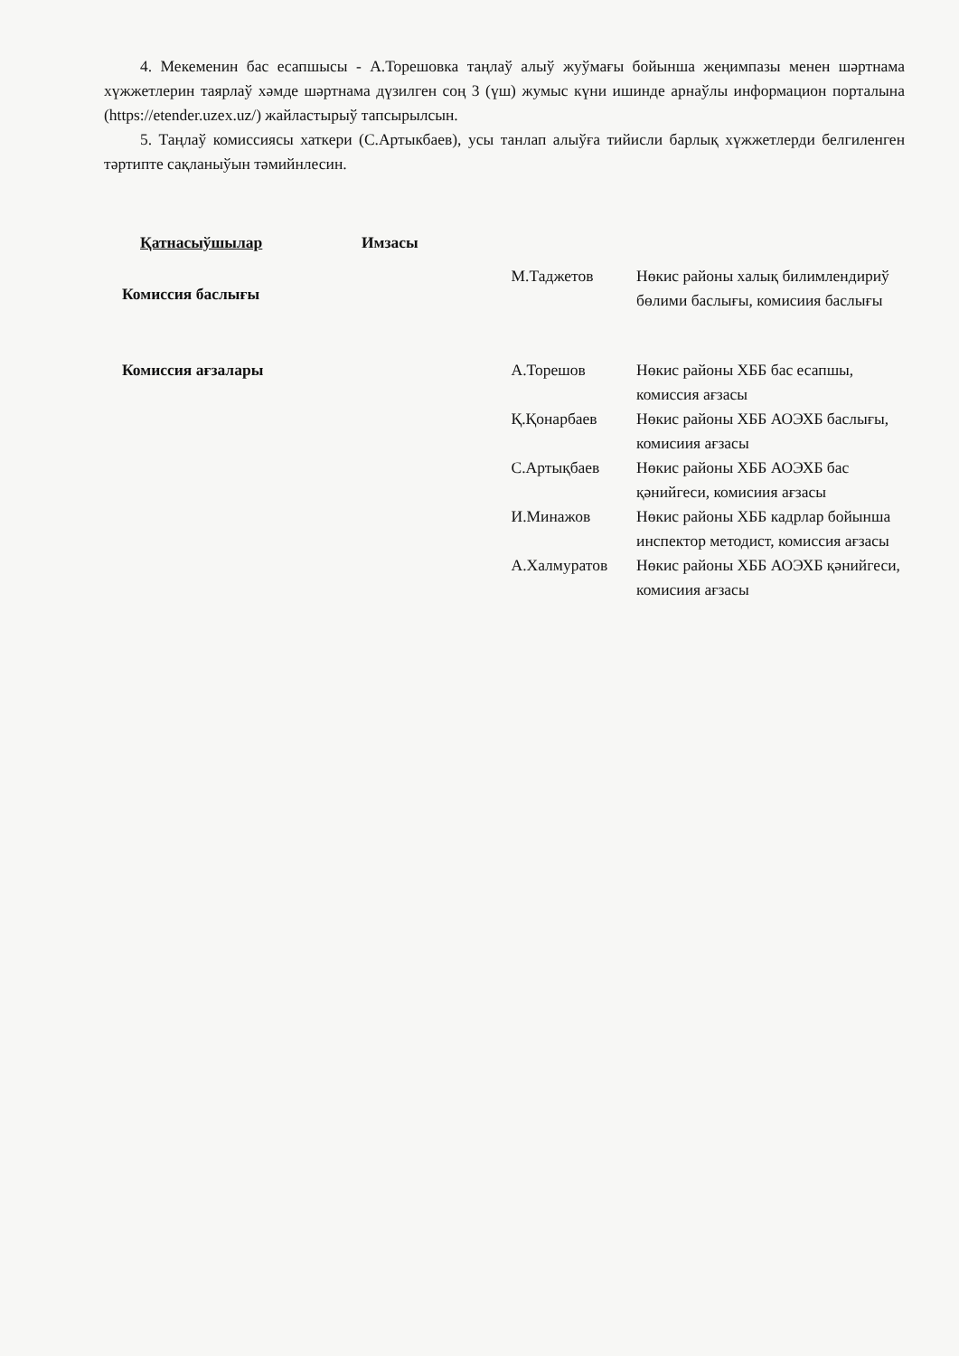4. Мекеменин бас есапшысы - А.Торешовка таңлаў алыў жуўмағы бойынша жеңимпазы менен шәртнама хүжжетлерин таярлаў хәмде шәртнама дүзилген соң 3 (үш) жумыс күни ишинде арнаўлы информацион порталына (https://etender.uzex.uz/) жайластырыў тапсырылсын.
5. Таңлаў комиссиясы хаткери (С.Артыкбаев), усы танлап алыўға тийисли барлық хүжжетлерди белгиленген тәртипте сақланыўын тәмийнлесин.
Қатнасыўшылар Имзасы
Комиссия баслығы
М.Таджетов Нөкис районы халық билимлендириў бөлими баслығы, комисиия баслығы
Комиссия ағзалары А.Торешов Нөкис районы ХББ бас есапшы, комиссия ағзасы
Қ.Қонарбаев Нөкис районы ХББ АОЭХБ баслығы, комисиия ағзасы
С.Артықбаев Нөкис районы ХББ АОЭХБ бас қәнийгеси, комисиия ағзасы
И.Минажов Нөкис районы ХББ кадрлар бойынша инспектор методист, комиссия ағзасы
А.Халмуратов Нөкис районы ХББ АОЭХБ қәнийгеси, комисиия ағзасы